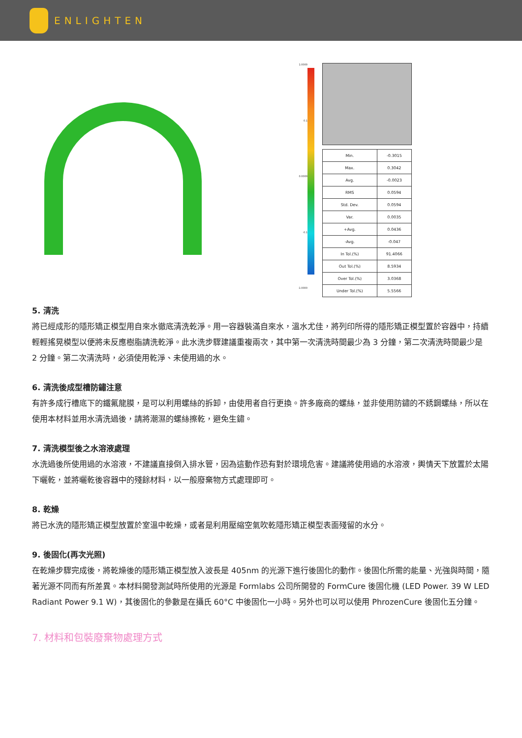ENLIGHTEN
1.0000
0.1
0.0000
-0.1
-1.0000
| Min. | -0.3015 |
| Max. | 0.3042 |
| Avg. | -0.0023 |
| RMS | 0.0594 |
| Std. Dev. | 0.0594 |
| Var. | 0.0035 |
| +Avg. | 0.0436 |
| -Avg. | -0.047 |
| In Tol.(%) | 91.4066 |
| Out Tol.(%) | 8.5934 |
| Over Tol.(%) | 3.0368 |
| Under Tol.(%) | 5.5566 |
5. 清洗
將已經成形的隱形矯正模型用自來水徹底清洗乾淨。用一容器裝滿自來水，溫水尤佳，將列印所得的隱形矯正模型置於容器中，持續輕輕搖晃模型以便將未反應樹脂請洗乾淨。此水洗步驟建議重複兩次，其中第一次清洗時間最少為 3 分鐘，第二次清洗時間最少是 2 分鐘。第二次清洗時，必須使用乾淨、未使用過的水。
6. 清洗後成型槽防鏽注意
有許多成行槽底下的鐵氟龍膜，是可以利用螺絲的拆卸，由使用者自行更換。許多廠商的螺絲，並非使用防鏽的不銹鋼螺絲，所以在使用本材料並用水清洗過後，請將潮濕的螺絲擦乾，避免生鏽。
7. 清洗模型後之水溶液處理
水洗過後所使用過的水溶液，不建議直接倒入排水管，因為這動作恐有對於環境危害。建議將使用過的水溶液，輿情天下放置於太陽下曬乾，並將曬乾後容器中的殘餘材料，以一般廢棄物方式處理即可。
8. 乾燥
將已水洗的隱形矯正模型放置於室溫中乾燥，或者是利用壓縮空氣吹乾隱形矯正模型表面殘留的水分。
9. 後固化(再次光照)
在乾燥步驟完成後，將乾燥後的隱形矯正模型放入波長是 405nm 的光源下進行後固化的動作。後固化所需的能量、光強與時間，隨著光源不同而有所差異。本材料開發測試時所使用的光源是 Formlabs 公司所開發的 FormCure 後固化機 (LED Power. 39 W LED Radiant Power 9.1 W)，其後固化的參數是在攝氏 60°C 中後固化一小時。另外也可以可以使用 PhrozenCure 後固化五分鐘。
7. 材料和包裝廢棄物處理方式